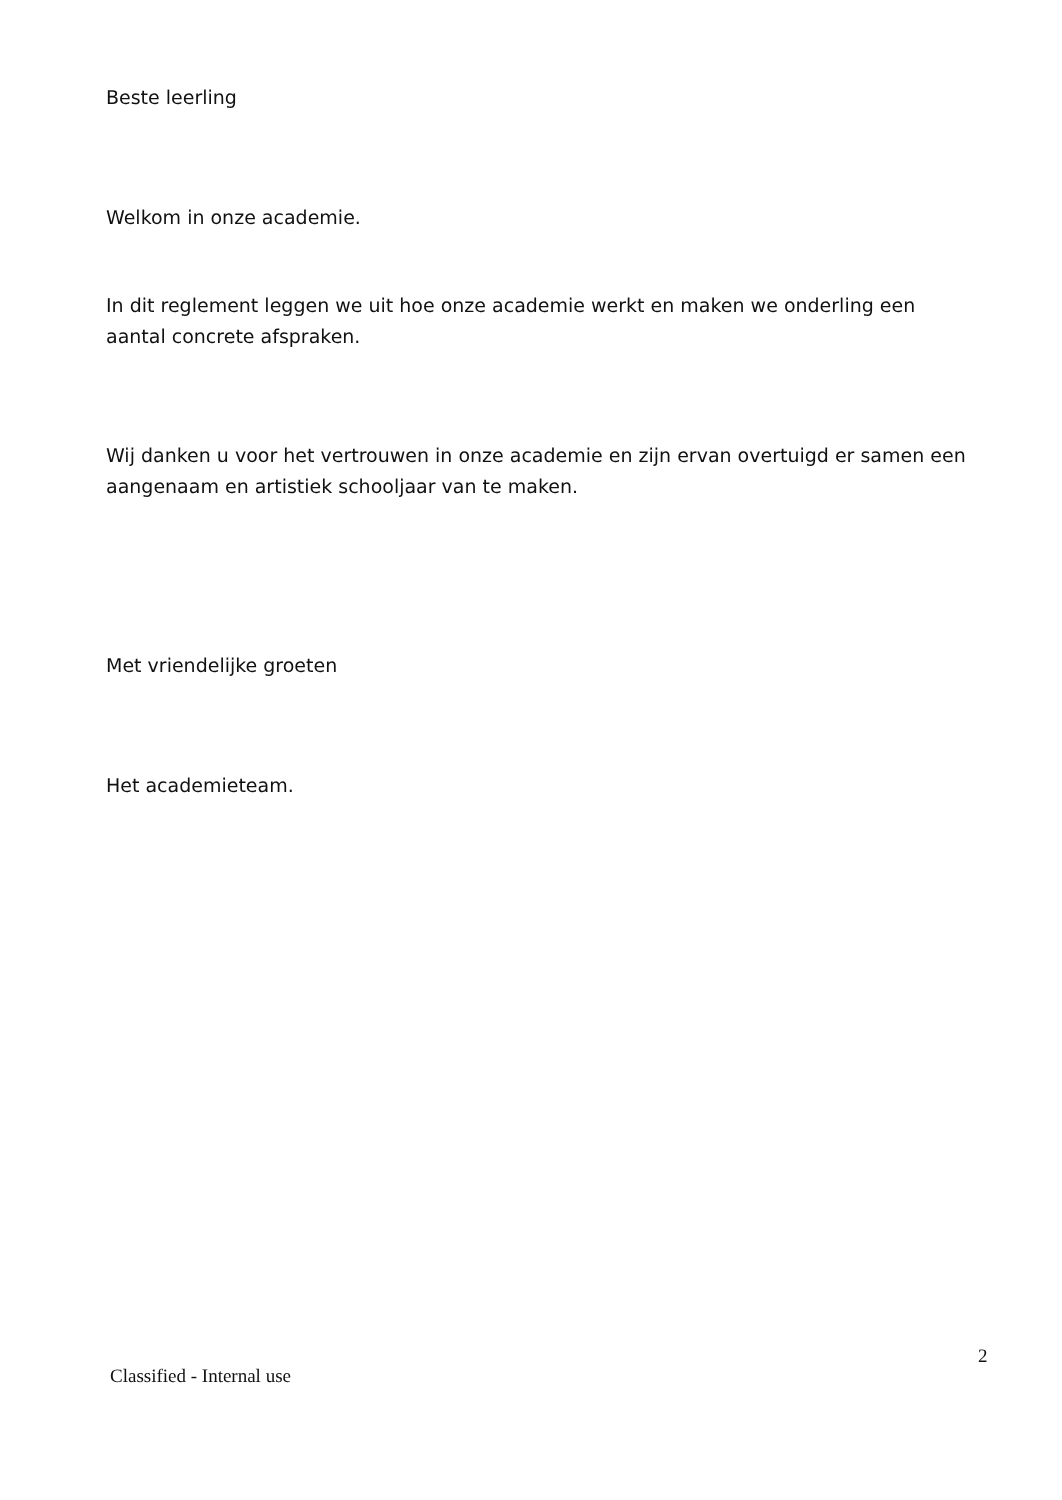Beste leerling
Welkom in onze academie.
In dit reglement leggen we uit hoe onze academie werkt en maken we onderling een aantal concrete afspraken.
Wij danken u voor het vertrouwen in onze academie en zijn ervan overtuigd er samen een aangenaam en artistiek schooljaar van te maken.
Met vriendelijke groeten
Het academieteam.
Classified - Internal use
2